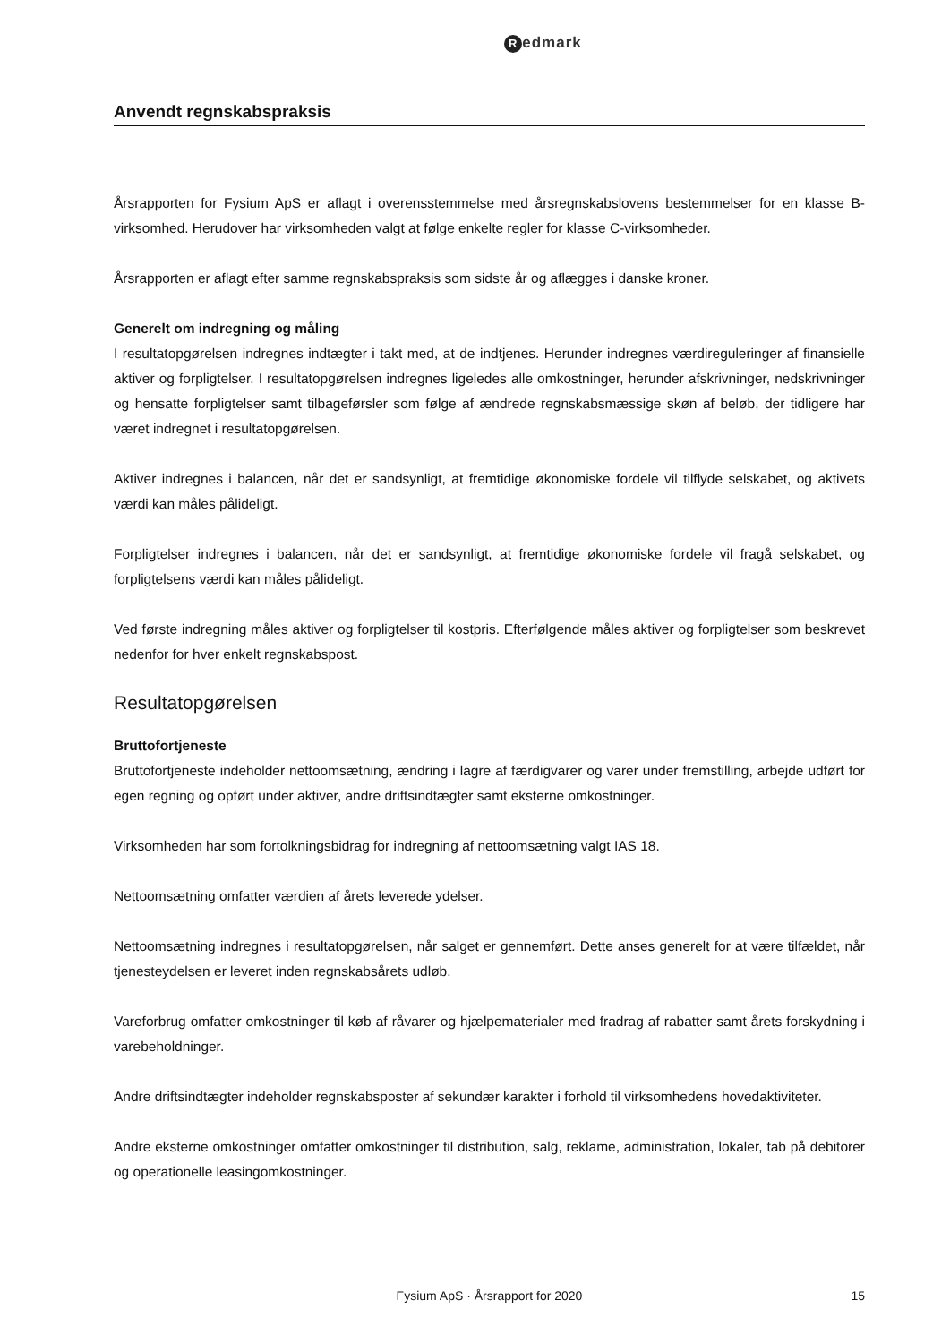Redmark
Anvendt regnskabspraksis
Årsrapporten for Fysium ApS er aflagt i overensstemmelse med årsregnskabslovens bestemmelser for en klasse B-virksomhed. Herudover har virksomheden valgt at følge enkelte regler for klasse C-virksomheder.
Årsrapporten er aflagt efter samme regnskabspraksis som sidste år og aflægges i danske kroner.
Generelt om indregning og måling
I resultatopgørelsen indregnes indtægter i takt med, at de indtjenes. Herunder indregnes værdireguleringer af finansielle aktiver og forpligtelser. I resultatopgørelsen indregnes ligeledes alle omkostninger, herunder afskrivninger, nedskrivninger og hensatte forpligtelser samt tilbageførsler som følge af ændrede regnskabsmæssige skøn af beløb, der tidligere har været indregnet i resultatopgørelsen.
Aktiver indregnes i balancen, når det er sandsynligt, at fremtidige økonomiske fordele vil tilflyde selskabet, og aktivets værdi kan måles pålideligt.
Forpligtelser indregnes i balancen, når det er sandsynligt, at fremtidige økonomiske fordele vil fragå selskabet, og forpligtelsens værdi kan måles pålideligt.
Ved første indregning måles aktiver og forpligtelser til kostpris. Efterfølgende måles aktiver og forpligtelser som beskrevet nedenfor for hver enkelt regnskabspost.
Resultatopgørelsen
Bruttofortjeneste
Bruttofortjeneste indeholder nettoomsætning, ændring i lagre af færdigvarer og varer under fremstilling, arbejde udført for egen regning og opført under aktiver, andre driftsindtægter samt eksterne omkostninger.
Virksomheden har som fortolkningsbidrag for indregning af nettoomsætning valgt IAS 18.
Nettoomsætning omfatter værdien af årets leverede ydelser.
Nettoomsætning indregnes i resultatopgørelsen, når salget er gennemført. Dette anses generelt for at være tilfældet, når tjenesteydelsen er leveret inden regnskabsårets udløb.
Vareforbrug omfatter omkostninger til køb af råvarer og hjælpematerialer med fradrag af rabatter samt årets forskydning i varebeholdninger.
Andre driftsindtægter indeholder regnskabsposter af sekundær karakter i forhold til virksomhedens hovedaktiviteter.
Andre eksterne omkostninger omfatter omkostninger til distribution, salg, reklame, administration, lokaler, tab på debitorer og operationelle leasingomkostninger.
Fysium ApS · Årsrapport for 2020 15